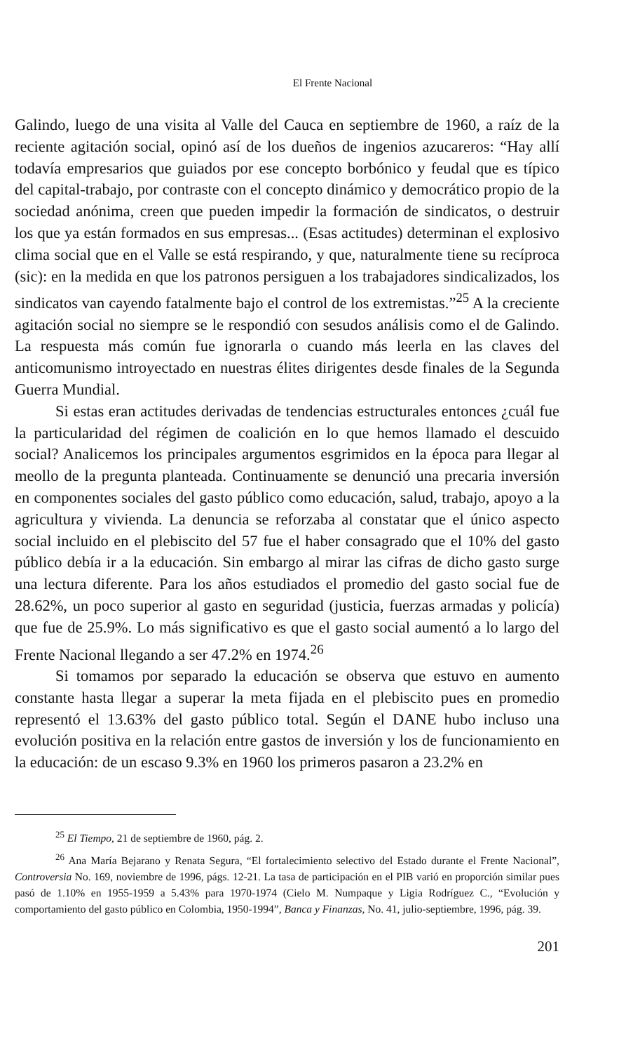El Frente Nacional
Galindo, luego de una visita al Valle del Cauca en septiembre de 1960, a raíz de la reciente agitación social, opinó así de los dueños de ingenios azucareros: “Hay allí todavía empresarios que guiados por ese concepto borbónico y feudal que es típico del capital-trabajo, por contraste con el concepto dinámico y democrático propio de la sociedad anónima, creen que pueden impedir la formación de sindicatos, o destruir los que ya están formados en sus empresas... (Esas actitudes) determinan el explosivo clima social que en el Valle se está respirando, y que, naturalmente tiene su recíproca (sic): en la medida en que los patronos persiguen a los trabajadores sindicalizados, los sindicatos van cayendo fatalmente bajo el control de los extremistas.”<sup>25</sup> A la creciente agitación social no siempre se le respondió con sesudos análisis como el de Galindo. La respuesta más común fue ignorarla o cuando más leerla en las claves del anticomunismo introyectado en nuestras élites dirigentes desde finales de la Segunda Guerra Mundial.
Si estas eran actitudes derivadas de tendencias estructurales entonces ¿cuál fue la particularidad del régimen de coalición en lo que hemos llamado el descuido social? Analicemos los principales argumentos esgrimidos en la época para llegar al meollo de la pregunta planteada. Continuamente se denunció una precaria inversión en componentes sociales del gasto público como educación, salud, trabajo, apoyo a la agricultura y vivienda. La denuncia se reforzaba al constatar que el único aspecto social incluido en el plebiscito del 57 fue el haber consagrado que el 10% del gasto público debía ir a la educación. Sin embargo al mirar las cifras de dicho gasto surge una lectura diferente. Para los años estudiados el promedio del gasto social fue de 28.62%, un poco superior al gasto en seguridad (justicia, fuerzas armadas y policía) que fue de 25.9%. Lo más significativo es que el gasto social aumentó a lo largo del Frente Nacional llegando a ser 47.2% en 1974.<sup>26</sup>
Si tomamos por separado la educación se observa que estuvo en aumento constante hasta llegar a superar la meta fijada en el plebiscito pues en promedio representó el 13.63% del gasto público total. Según el DANE hubo incluso una evolución positiva en la relación entre gastos de inversión y los de funcionamiento en la educación: de un escaso 9.3% en 1960 los primeros pasaron a 23.2% en
<sup>25</sup> El Tiempo, 21 de septiembre de 1960, pág. 2.
<sup>26</sup> Ana María Bejarano y Renata Segura, “El fortalecimiento selectivo del Estado durante el Frente Nacional”, Controversia No. 169, noviembre de 1996, págs. 12-21. La tasa de participación en el PIB varió en proporción similar pues pasó de 1.10% en 1955-1959 a 5.43% para 1970-1974 (Cielo M. Numpaque y Ligia Rodríguez C., “Evolución y comportamiento del gasto público en Colombia, 1950-1994”, Banca y Finanzas, No. 41, julio-septiembre, 1996, pág. 39.
201